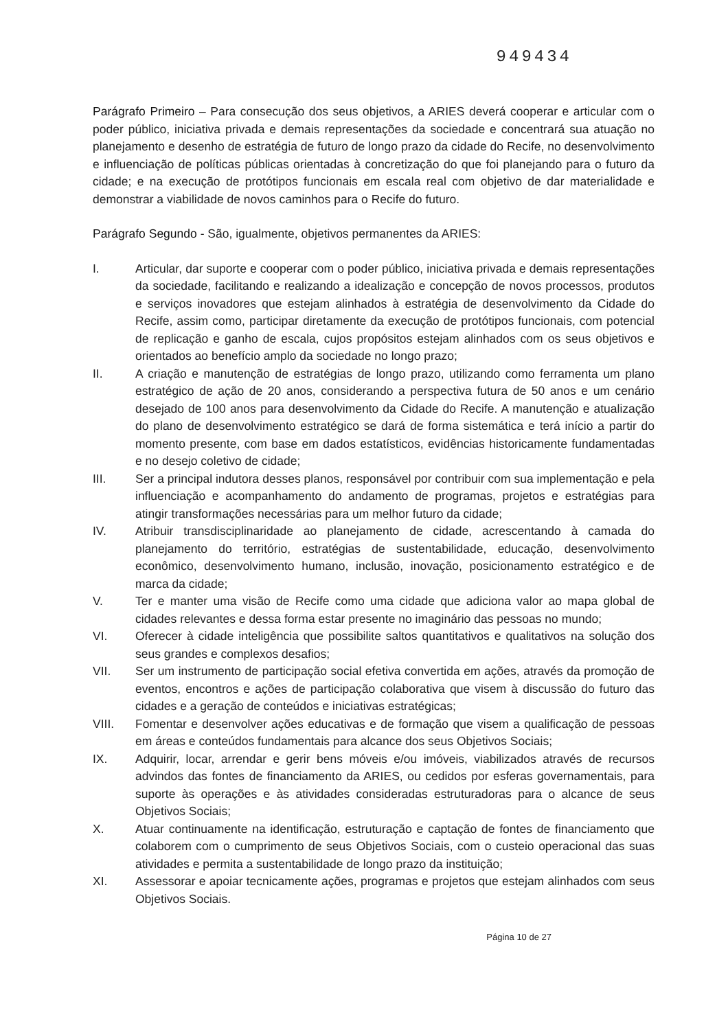949434
Parágrafo Primeiro – Para consecução dos seus objetivos, a ARIES deverá cooperar e articular com o poder público, iniciativa privada e demais representações da sociedade e concentrará sua atuação no planejamento e desenho de estratégia de futuro de longo prazo da cidade do Recife, no desenvolvimento e influenciação de políticas públicas orientadas à concretização do que foi planejando para o futuro da cidade; e na execução de protótipos funcionais em escala real com objetivo de dar materialidade e demonstrar a viabilidade de novos caminhos para o Recife do futuro.
Parágrafo Segundo - São, igualmente, objetivos permanentes da ARIES:
I. Articular, dar suporte e cooperar com o poder público, iniciativa privada e demais representações da sociedade, facilitando e realizando a idealização e concepção de novos processos, produtos e serviços inovadores que estejam alinhados à estratégia de desenvolvimento da Cidade do Recife, assim como, participar diretamente da execução de protótipos funcionais, com potencial de replicação e ganho de escala, cujos propósitos estejam alinhados com os seus objetivos e orientados ao benefício amplo da sociedade no longo prazo;
II. A criação e manutenção de estratégias de longo prazo, utilizando como ferramenta um plano estratégico de ação de 20 anos, considerando a perspectiva futura de 50 anos e um cenário desejado de 100 anos para desenvolvimento da Cidade do Recife. A manutenção e atualização do plano de desenvolvimento estratégico se dará de forma sistemática e terá início a partir do momento presente, com base em dados estatísticos, evidências historicamente fundamentadas e no desejo coletivo de cidade;
III. Ser a principal indutora desses planos, responsável por contribuir com sua implementação e pela influenciação e acompanhamento do andamento de programas, projetos e estratégias para atingir transformações necessárias para um melhor futuro da cidade;
IV. Atribuir transdisciplinaridade ao planejamento de cidade, acrescentando à camada do planejamento do território, estratégias de sustentabilidade, educação, desenvolvimento econômico, desenvolvimento humano, inclusão, inovação, posicionamento estratégico e de marca da cidade;
V. Ter e manter uma visão de Recife como uma cidade que adiciona valor ao mapa global de cidades relevantes e dessa forma estar presente no imaginário das pessoas no mundo;
VI. Oferecer à cidade inteligência que possibilite saltos quantitativos e qualitativos na solução dos seus grandes e complexos desafios;
VII. Ser um instrumento de participação social efetiva convertida em ações, através da promoção de eventos, encontros e ações de participação colaborativa que visem à discussão do futuro das cidades e a geração de conteúdos e iniciativas estratégicas;
VIII. Fomentar e desenvolver ações educativas e de formação que visem a qualificação de pessoas em áreas e conteúdos fundamentais para alcance dos seus Objetivos Sociais;
IX. Adquirir, locar, arrendar e gerir bens móveis e/ou imóveis, viabilizados através de recursos advindos das fontes de financiamento da ARIES, ou cedidos por esferas governamentais, para suporte às operações e às atividades consideradas estruturadoras para o alcance de seus Objetivos Sociais;
X. Atuar continuamente na identificação, estruturação e captação de fontes de financiamento que colaborem com o cumprimento de seus Objetivos Sociais, com o custeio operacional das suas atividades e permita a sustentabilidade de longo prazo da instituição;
XI. Assessorar e apoiar tecnicamente ações, programas e projetos que estejam alinhados com seus Objetivos Sociais.
Página 10 de 27